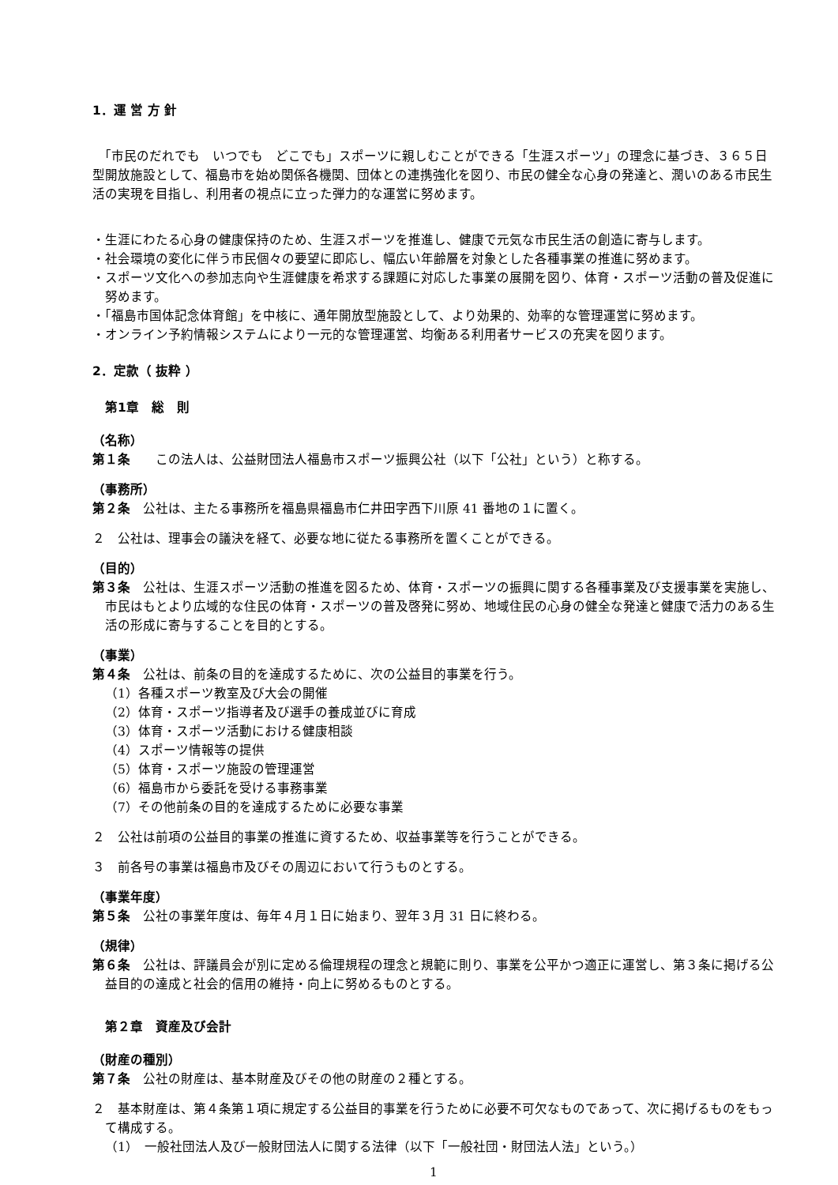1．運 営 方 針
　「市民のだれでも　いつでも　どこでも」スポーツに親しむことができる「生涯スポーツ」の理念に基づき、３６５日型開放施設として、福島市を始め関係各機関、団体との連携強化を図り、市民の健全な心身の発達と、潤いのある市民生活の実現を目指し、利用者の視点に立った弾力的な運営に努めます。
・生涯にわたる心身の健康保持のため、生涯スポーツを推進し、健康で元気な市民生活の創造に寄与します。
・社会環境の変化に伴う市民個々の要望に即応し、幅広い年齢層を対象とした各種事業の推進に努めます。
・スポーツ文化への参加志向や生涯健康を希求する課題に対応した事業の展開を図り、体育・スポーツ活動の普及促進に努めます。
・「福島市国体記念体育館」を中核に、通年開放型施設として、より効果的、効率的な管理運営に努めます。
・オンライン予約情報システムにより一元的な管理運営、均衡ある利用者サービスの充実を図ります。
2．定款（ 抜粋 ）
第1章　総　則
（名称）
第１条　　この法人は、公益財団法人福島市スポーツ振興公社（以下「公社」という）と称する。
（事務所）
第２条　公社は、主たる事務所を福島県福島市仁井田字西下川原 41 番地の１に置く。
２　公社は、理事会の議決を経て、必要な地に従たる事務所を置くことができる。
（目的）
第３条　公社は、生涯スポーツ活動の推進を図るため、体育・スポーツの振興に関する各種事業及び支援事業を実施し、市民はもとより広域的な住民の体育・スポーツの普及啓発に努め、地域住民の心身の健全な発達と健康で活力のある生活の形成に寄与することを目的とする。
（事業）
第４条　公社は、前条の目的を達成するために、次の公益目的事業を行う。
（1）各種スポーツ教室及び大会の開催
（2）体育・スポーツ指導者及び選手の養成並びに育成
（3）体育・スポーツ活動における健康相談
（4）スポーツ情報等の提供
（5）体育・スポーツ施設の管理運営
（6）福島市から委託を受ける事務事業
（7）その他前条の目的を達成するために必要な事業
２　公社は前項の公益目的事業の推進に資するため、収益事業等を行うことができる。
３　前各号の事業は福島市及びその周辺において行うものとする。
（事業年度）
第５条　公社の事業年度は、毎年４月１日に始まり、翌年３月 31 日に終わる。
（規律）
第６条　公社は、評議員会が別に定める倫理規程の理念と規範に則り、事業を公平かつ適正に運営し、第３条に掲げる公益目的の達成と社会的信用の維持・向上に努めるものとする。
第２章　資産及び会計
（財産の種別）
第７条　公社の財産は、基本財産及びその他の財産の２種とする。
２　基本財産は、第４条第１項に規定する公益目的事業を行うために必要不可欠なものであって、次に掲げるものをもって構成する。
（1）　一般社団法人及び一般財団法人に関する法律（以下「一般社団・財団法人法」という。）
1